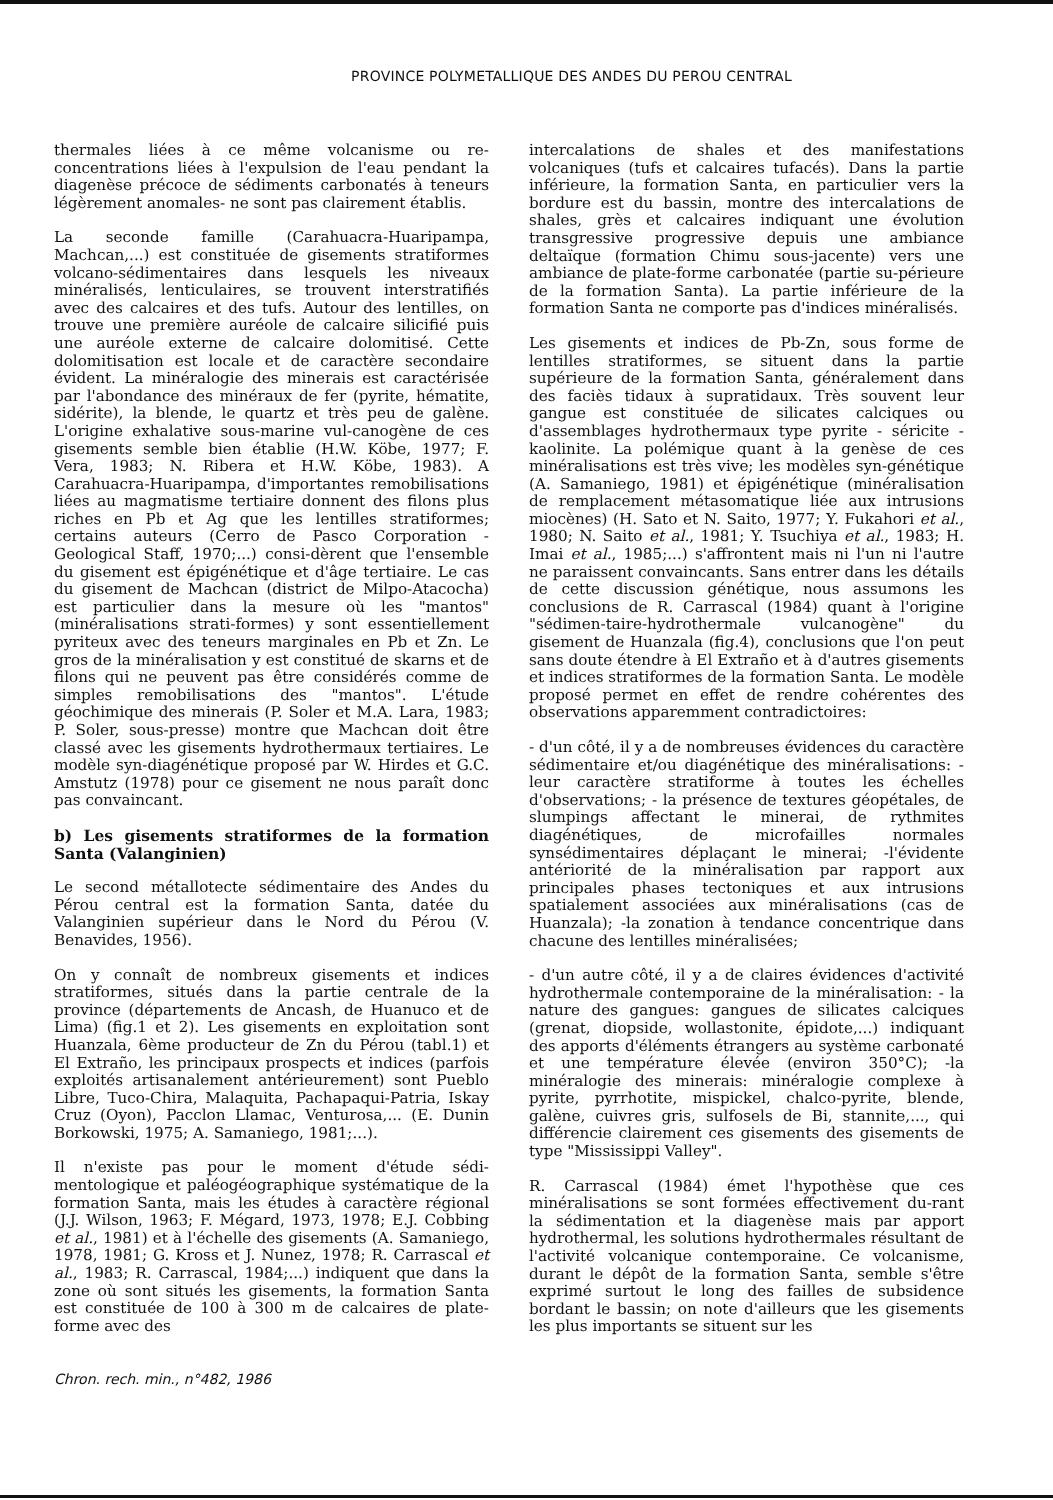PROVINCE POLYMETALLIQUE DES ANDES DU PEROU CENTRAL
thermales liées à ce même volcanisme ou re-concentrations liées à l'expulsion de l'eau pendant la diagenèse précoce de sédiments carbonatés à teneurs légèrement anomales- ne sont pas clairement établis.
La seconde famille (Carahuacra-Huaripampa, Machcan,...) est constituée de gisements stratiformes volcano-sédimentaires dans lesquels les niveaux minéralisés, lenticulaires, se trouvent interstratifiés avec des calcaires et des tufs. Autour des lentilles, on trouve une première auréole de calcaire silicifié puis une auréole externe de calcaire dolomitisé. Cette dolomitisation est locale et de caractère secondaire évident. La minéralogie des minerais est caractérisée par l'abondance des minéraux de fer (pyrite, hématite, sidérite), la blende, le quartz et très peu de galène. L'origine exhalative sous-marine vul-canogène de ces gisements semble bien établie (H.W. Köbe, 1977; F. Vera, 1983; N. Ribera et H.W. Köbe, 1983). A Carahuacra-Huaripampa, d'importantes remobilisations liées au magmatisme tertiaire donnent des filons plus riches en Pb et Ag que les lentilles stratiformes; certains auteurs (Cerro de Pasco Corporation - Geological Staff, 1970;...) consi-dèrent que l'ensemble du gisement est épigénétique et d'âge tertiaire. Le cas du gisement de Machcan (district de Milpo-Atacocha) est particulier dans la mesure où les "mantos" (minéralisations strati-formes) y sont essentiellement pyriteux avec des teneurs marginales en Pb et Zn. Le gros de la minéralisation y est constitué de skarns et de filons qui ne peuvent pas être considérés comme de simples remobilisations des "mantos". L'étude géochimique des minerais (P. Soler et M.A. Lara, 1983; P. Soler, sous-presse) montre que Machcan doit être classé avec les gisements hydrothermaux tertiaires. Le modèle syn-diagénétique proposé par W. Hirdes et G.C. Amstutz (1978) pour ce gisement ne nous paraît donc pas convaincant.
b) Les gisements stratiformes de la formation Santa (Valanginien)
Le second métallotecte sédimentaire des Andes du Pérou central est la formation Santa, datée du Valanginien supérieur dans le Nord du Pérou (V. Benavides, 1956).
On y connaît de nombreux gisements et indices stratiformes, situés dans la partie centrale de la province (départements de Ancash, de Huanuco et de Lima) (fig.1 et 2). Les gisements en exploitation sont Huanzala, 6ème producteur de Zn du Pérou (tabl.1) et El Extraño, les principaux prospects et indices (parfois exploités artisanalement antérieurement) sont Pueblo Libre, Tuco-Chira, Malaquita, Pachapaqui-Patria, Iskay Cruz (Oyon), Pacclon Llamac, Venturosa,... (E. Dunin Borkowski, 1975; A. Samaniego, 1981;...).
Il n'existe pas pour le moment d'étude sédi-mentologique et paléogéographique systématique de la formation Santa, mais les études à caractère régional (J.J. Wilson, 1963; F. Mégard, 1973, 1978; E.J. Cobbing et al., 1981) et à l'échelle des gisements (A. Samaniego, 1978, 1981; G. Kross et J. Nunez, 1978; R. Carrascal et al., 1983; R. Carrascal, 1984;...) indiquent que dans la zone où sont situés les gisements, la formation Santa est constituée de 100 à 300 m de calcaires de plate-forme avec des
intercalations de shales et des manifestations volcaniques (tufs et calcaires tufacés). Dans la partie inférieure, la formation Santa, en particulier vers la bordure est du bassin, montre des intercalations de shales, grès et calcaires indiquant une évolution transgressive progressive depuis une ambiance deltaïque (formation Chimu sous-jacente) vers une ambiance de plate-forme carbonatée (partie su-périeure de la formation Santa). La partie inférieure de la formation Santa ne comporte pas d'indices minéralisés.
Les gisements et indices de Pb-Zn, sous forme de lentilles stratiformes, se situent dans la partie supérieure de la formation Santa, généralement dans des faciès tidaux à supratidaux. Très souvent leur gangue est constituée de silicates calciques ou d'assemblages hydrothermaux type pyrite - séricite - kaolinite. La polémique quant à la genèse de ces minéralisations est très vive; les modèles syn-génétique (A. Samaniego, 1981) et épigénétique (minéralisation de remplacement métasomatique liée aux intrusions miocènes) (H. Sato et N. Saito, 1977; Y. Fukahori et al., 1980; N. Saito et al., 1981; Y. Tsuchiya et al., 1983; H. Imai et al., 1985;...) s'affrontent mais ni l'un ni l'autre ne paraissent convaincants. Sans entrer dans les détails de cette discussion génétique, nous assumons les conclusions de R. Carrascal (1984) quant à l'origine "sédimen-taire-hydrothermale vulcanogène" du gisement de Huanzala (fig.4), conclusions que l'on peut sans doute étendre à El Extraño et à d'autres gisements et indices stratiformes de la formation Santa. Le modèle proposé permet en effet de rendre cohérentes des observations apparemment contradictoires:
- d'un côté, il y a de nombreuses évidences du caractère sédimentaire et/ou diagénétique des minéralisations: - leur caractère stratiforme à toutes les échelles d'observations; - la présence de textures géopétales, de slumpings affectant le minerai, de rythmites diagénétiques, de microfailles normales synsédimentaires déplaçant le minerai; -l'évidente antériorité de la minéralisation par rapport aux principales phases tectoniques et aux intrusions spatialement associées aux minéralisations (cas de Huanzala); -la zonation à tendance concentrique dans chacune des lentilles minéralisées;
- d'un autre côté, il y a de claires évidences d'activité hydrothermale contemporaine de la minéralisation: - la nature des gangues: gangues de silicates calciques (grenat, diopside, wollastonite, épidote,...) indiquant des apports d'éléments étrangers au système carbonaté et une température élevée (environ 350°C); -la minéralogie des minerais: minéralogie complexe à pyrite, pyrrhotite, mispickel, chalco-pyrite, blende, galène, cuivres gris, sulfosels de Bi, stannite,..., qui différencie clairement ces gisements des gisements de type "Mississippi Valley".
R. Carrascal (1984) émet l'hypothèse que ces minéralisations se sont formées effectivement du-rant la sédimentation et la diagenèse mais par apport hydrothermal, les solutions hydrothermales résultant de l'activité volcanique contemporaine. Ce volcanisme, durant le dépôt de la formation Santa, semble s'être exprimé surtout le long des failles de subsidence bordant le bassin; on note d'ailleurs que les gisements les plus importants se situent sur les
Chron. rech. min., n°482, 1986